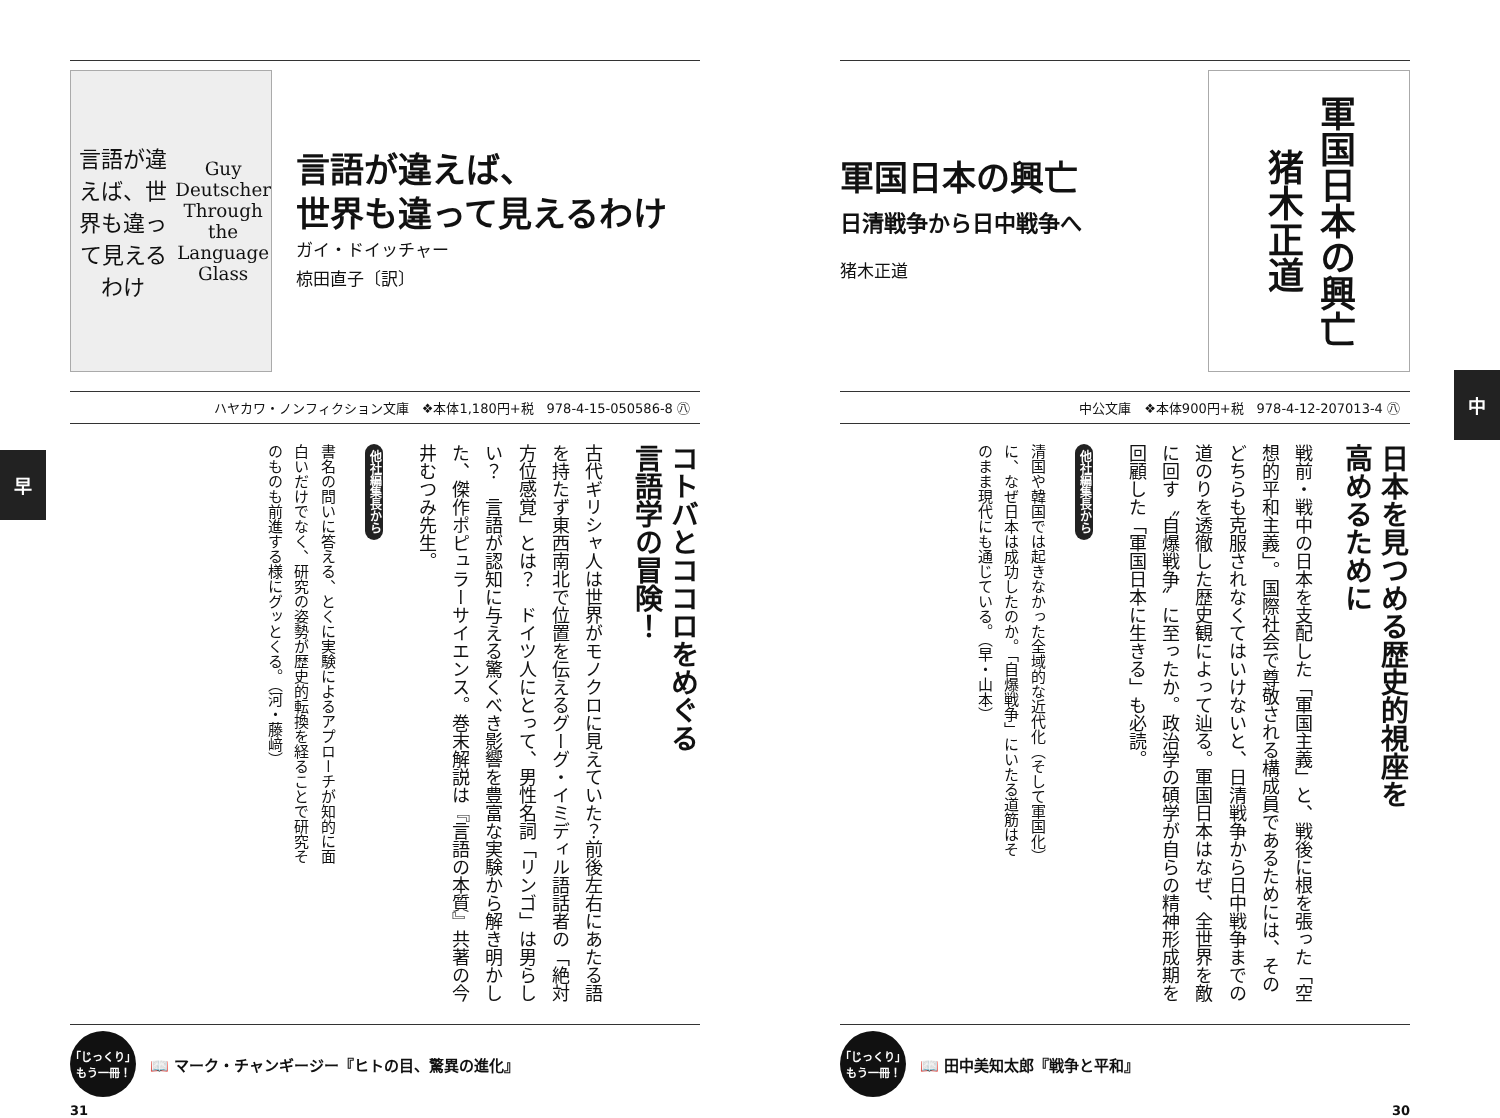中
軍国日本の興亡 猪木正道
軍国日本の興亡
日清戦争から日中戦争へ
猪木正道
中公文庫　❖本体900円+税　978-4-12-207013-4 ㊇
日本を見つめる歴史的視座を
高めるために
戦前・戦中の日本を支配した「軍国主義」と、戦後に根を張った「空想的平和主義」。国際社会で尊敬される構成員であるためには、そのどちらも克服されなくてはいけないと、日清戦争から日中戦争までの道のりを透徹した歴史観によって辿る。軍国日本はなぜ、全世界を敵に回す〝自爆戦争〟に至ったか。政治学の碩学が自らの精神形成期を回顧した「軍国日本に生きる」も必読。
他社編集長から
清国や韓国では起きなかった全域的な近代化（そして軍国化）に、なぜ日本は成功したのか。「自爆戦争」にいたる道筋はそのまま現代にも通じている。（早・山本）
「じっくり」
もう一冊！
📖 田中美知太郎『戦争と平和』
30
早
言語が違えば、世界も違って見えるわけ
Guy Deutscher
Through the Language Glass
言語が違えば、
世界も違って見えるわけ
ガイ・ドイッチャー
椋田直子〔訳〕
ハヤカワ・ノンフィクション文庫　❖本体1,180円+税　978-4-15-050586-8 ㊇
コトバとココロをめぐる
言語学の冒険！
古代ギリシャ人は世界がモノクロに見えていた？前後左右にあたる語を持たず東西南北で位置を伝えるグーグ・イミディル語話者の「絶対方位感覚」とは？　ドイツ人にとって、男性名詞「リンゴ」は男らしい？　言語が認知に与える驚くべき影響を豊富な実験から解き明かした、傑作ポピュラーサイエンス。巻末解説は『言語の本質』共著の今井むつみ先生。
他社編集長から
書名の問いに答える、とくに実験によるアプローチが知的に面白いだけでなく、研究の姿勢が歴史的転換を経ることで研究そのものも前進する様にグッとくる。（河・藤﨑）
「じっくり」
もう一冊！
📖 マーク・チャンギージー『ヒトの目、驚異の進化』
31